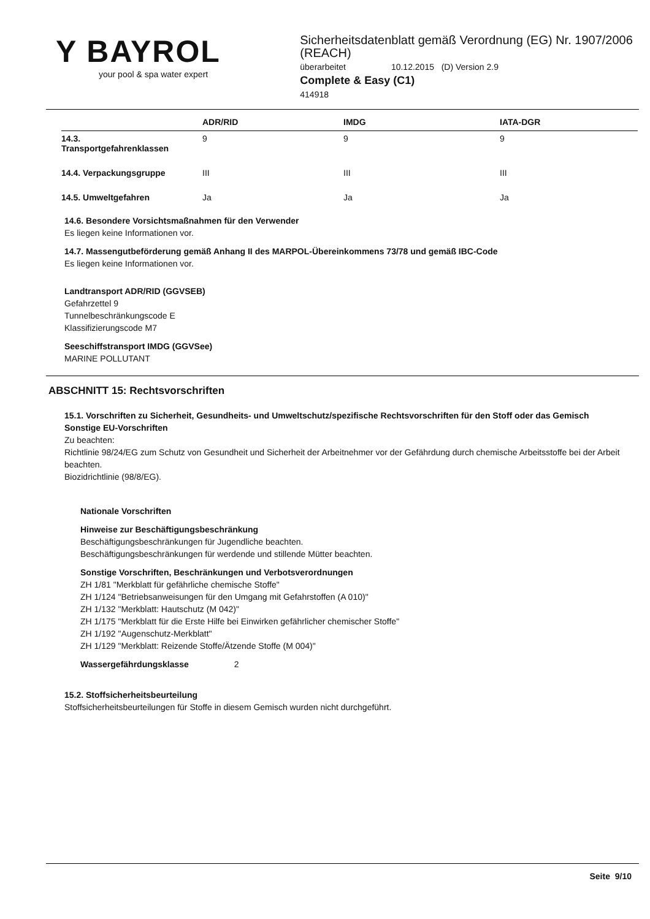Y BAYROL
your pool & spa water expert
Sicherheitsdatenblatt gemäß Verordnung (EG) Nr. 1907/2006 (REACH)
überarbeitet 10.12.2015 (D) Version 2.9
Complete & Easy (C1)
414918
| | ADR/RID | IMDG | IATA-DGR |
| --- | --- | --- | --- |
| 14.3. Transportgefahrenklassen | 9 | 9 | 9 |
| 14.4. Verpackungsgruppe | III | III | III |
| 14.5. Umweltgefahren | Ja | Ja | Ja |
14.6. Besondere Vorsichtsmaßnahmen für den Verwender
Es liegen keine Informationen vor.
14.7. Massengutbeförderung gemäß Anhang II des MARPOL-Übereinkommens 73/78 und gemäß IBC-Code
Es liegen keine Informationen vor.
Landtransport ADR/RID (GGVSEB)
Gefahrzettel 9
Tunnelbeschränkungscode E
Klassifizierungscode M7
Seeschiffstransport IMDG (GGVSee)
MARINE POLLUTANT
ABSCHNITT 15: Rechtsvorschriften
15.1. Vorschriften zu Sicherheit, Gesundheits- und Umweltschutz/spezifische Rechtsvorschriften für den Stoff oder das Gemisch
Sonstige EU-Vorschriften
Zu beachten:
Richtlinie 98/24/EG zum Schutz von Gesundheit und Sicherheit der Arbeitnehmer vor der Gefährdung durch chemische Arbeitsstoffe bei der Arbeit beachten.
Biozidrichtlinie (98/8/EG).
Nationale Vorschriften
Hinweise zur Beschäftigungsbeschränkung
Beschäftigungsbeschränkungen für Jugendliche beachten.
Beschäftigungsbeschränkungen für werdende und stillende Mütter beachten.
Sonstige Vorschriften, Beschränkungen und Verbotsverordnungen
ZH 1/81 "Merkblatt für gefährliche chemische Stoffe"
ZH 1/124 "Betriebsanweisungen für den Umgang mit Gefahrstoffen (A 010)"
ZH 1/132 "Merkblatt: Hautschutz (M 042)"
ZH 1/175 "Merkblatt für die Erste Hilfe bei Einwirken gefährlicher chemischer Stoffe"
ZH 1/192 "Augenschutz-Merkblatt"
ZH 1/129 "Merkblatt: Reizende Stoffe/Ätzende Stoffe (M 004)"
Wassergefährdungsklasse 2
15.2. Stoffsicherheitsbeurteilung
Stoffsicherheitsbeurteilungen für Stoffe in diesem Gemisch wurden nicht durchgeführt.
Seite 9/10